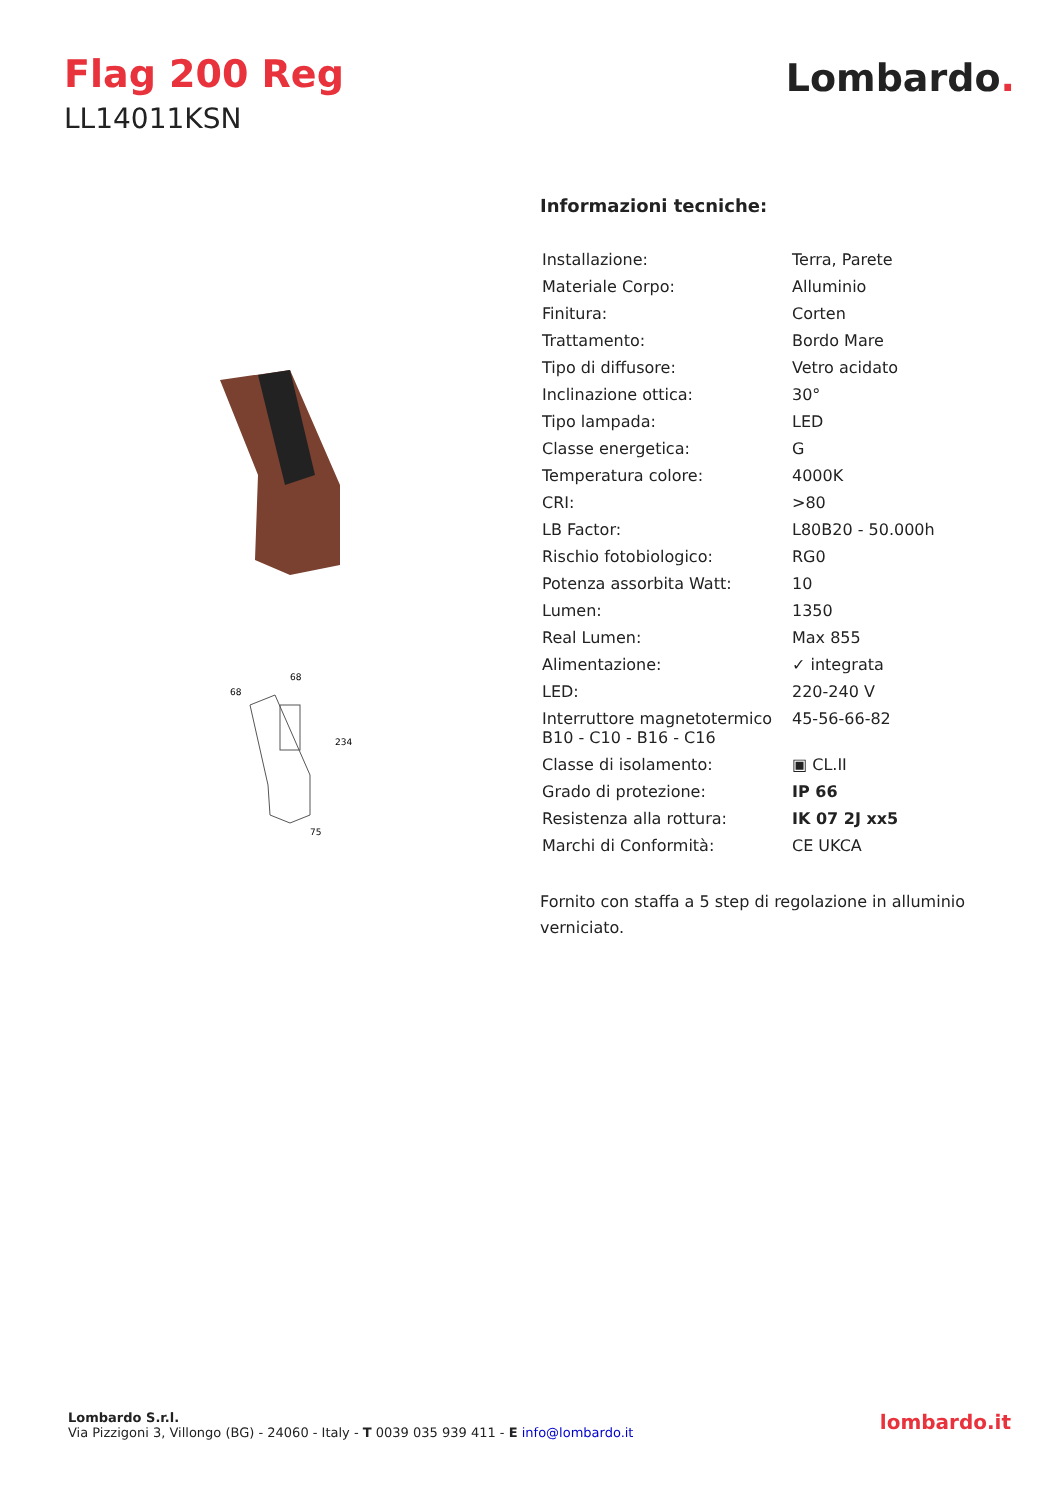Flag 200 Reg
LL14011KSN
Lombardo.
68
68
234
75
Informazioni tecniche:
| Installazione: | Terra, Parete |
| Materiale Corpo: | Alluminio |
| Finitura: | Corten |
| Trattamento: | Bordo Mare |
| Tipo di diffusore: | Vetro acidato |
| Inclinazione ottica: | 30° |
| Tipo lampada: | LED |
| Classe energetica: | G |
| Temperatura colore: | 4000K |
| CRI: | >80 |
| LB Factor: | L80B20 - 50.000h |
| Rischio fotobiologico: | RG0 |
| Potenza assorbita Watt: | 10 |
| Lumen: | 1350 |
| Real Lumen: | Max 855 |
| Alimentazione: | ✓ integrata |
| LED: | 220-240 V |
| Interruttore magnetotermico B10 - C10 - B16 - C16 | 45-56-66-82 |
| Classe di isolamento: | ▣ CL.II |
| Grado di protezione: | IP 66 |
| Resistenza alla rottura: | IK 07 2J xx5 |
| Marchi di Conformità: | CE UKCA |
Fornito con staffa a 5 step di regolazione in alluminio verniciato.
Lombardo S.r.l.
Via Pizzigoni 3, Villongo (BG) - 24060 - Italy - T 0039 035 939 411 - E info@lombardo.it
lombardo.it